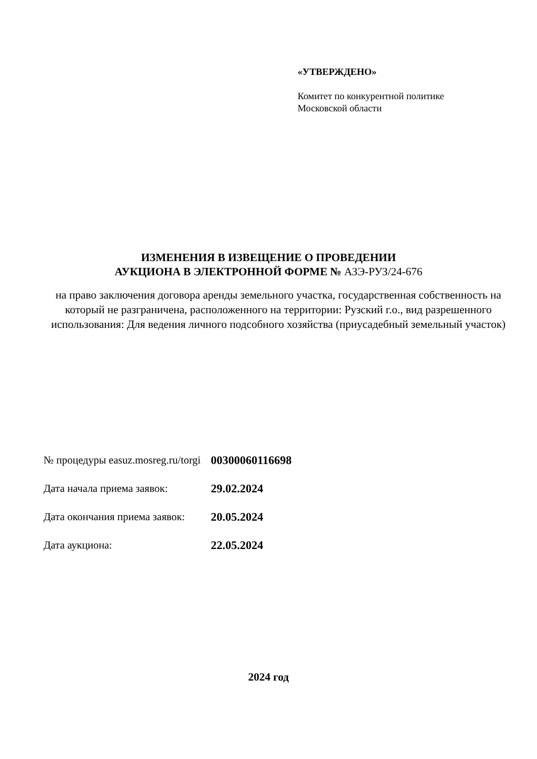«УТВЕРЖДЕНО»
Комитет по конкурентной политике
Московской области
ИЗМЕНЕНИЯ В ИЗВЕЩЕНИЕ О ПРОВЕДЕНИИ
АУКЦИОНА В ЭЛЕКТРОННОЙ ФОРМЕ № АЗЭ-РУЗ/24-676
на право заключения договора аренды земельного участка, государственная собственность на который не разграничена, расположенного на территории: Рузский г.о., вид разрешенного использования: Для ведения личного подсобного хозяйства (приусадебный земельный участок)
| № процедуры easuz.mosreg.ru/torgi | 00300060116698 |
| Дата начала приема заявок: | 29.02.2024 |
| Дата окончания приема заявок: | 20.05.2024 |
| Дата аукциона: | 22.05.2024 |
2024 год